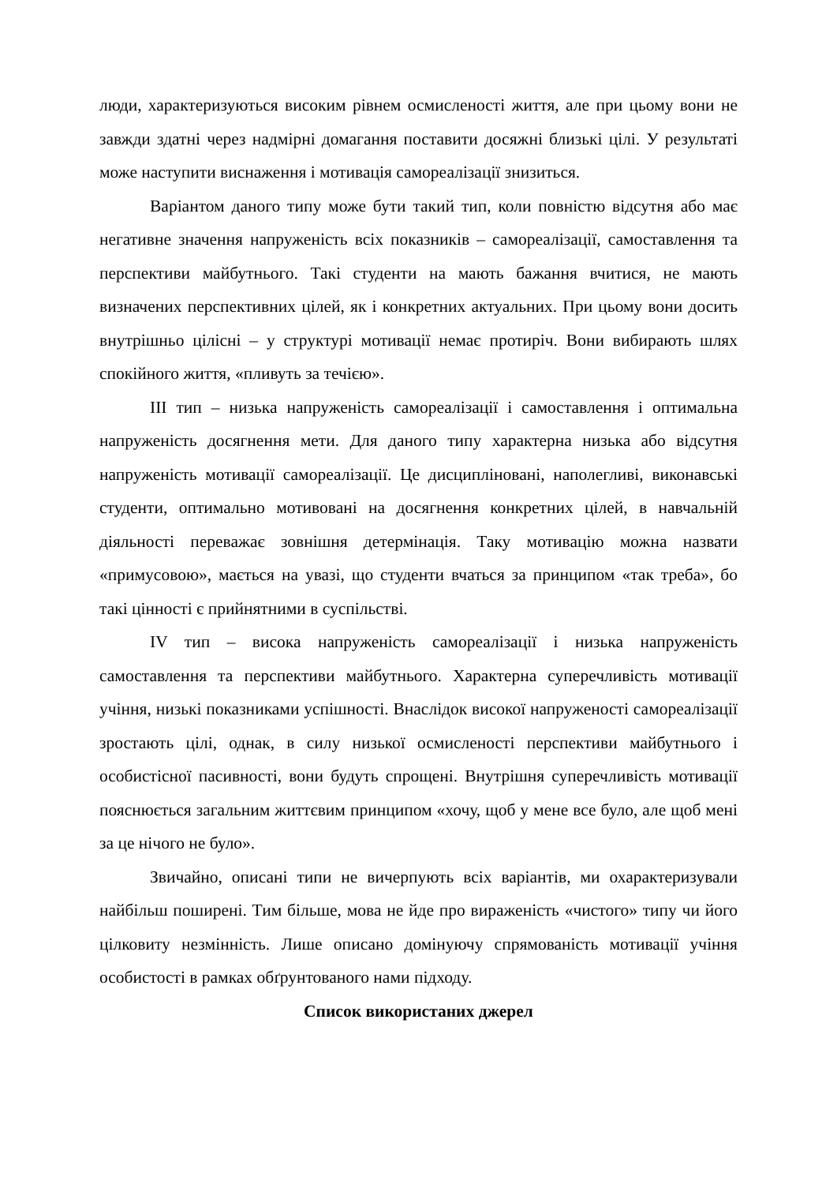люди, характеризуються високим рівнем осмисленості життя, але при цьому вони не завжди здатні через надмірні домагання поставити досяжні близькі цілі. У результаті може наступити виснаження і мотивація самореалізації знизиться.
Варіантом даного типу може бути такий тип, коли повністю відсутня або має негативне значення напруженість всіх показників – самореалізації, самоставлення та перспективи майбутнього. Такі студенти на мають бажання вчитися, не мають визначених перспективних цілей, як і конкретних актуальних. При цьому вони досить внутрішньо цілісні – у структурі мотивації немає протиріч. Вони вибирають шлях спокійного життя, «пливуть за течією».
ІІІ тип – низька напруженість самореалізації і самоставлення і оптимальна напруженість досягнення мети. Для даного типу характерна низька або відсутня напруженість мотивації самореалізації. Це дисципліновані, наполегливі, виконавські студенти, оптимально мотивовані на досягнення конкретних цілей, в навчальній діяльності переважає зовнішня детермінація. Таку мотивацію можна назвати «примусовою», мається на увазі, що студенти вчаться за принципом «так треба», бо такі цінності є прийнятними в суспільстві.
IV тип – висока напруженість самореалізації і низька напруженість самоставлення та перспективи майбутнього. Характерна суперечливість мотивації учіння, низькі показниками успішності. Внаслідок високої напруженості самореалізації зростають цілі, однак, в силу низької осмисленості перспективи майбутнього і особистісної пасивності, вони будуть спрощені. Внутрішня суперечливість мотивації пояснюється загальним життєвим принципом «хочу, щоб у мене все було, але щоб мені за це нічого не було».
Звичайно, описані типи не вичерпують всіх варіантів, ми охарактеризували найбільш поширені. Тим більше, мова не йде про вираженість «чистого» типу чи його цілковиту незмінність. Лише описано домінуючу спрямованість мотивації учіння особистості в рамках обґрунтованого нами підходу.
Список використаних джерел